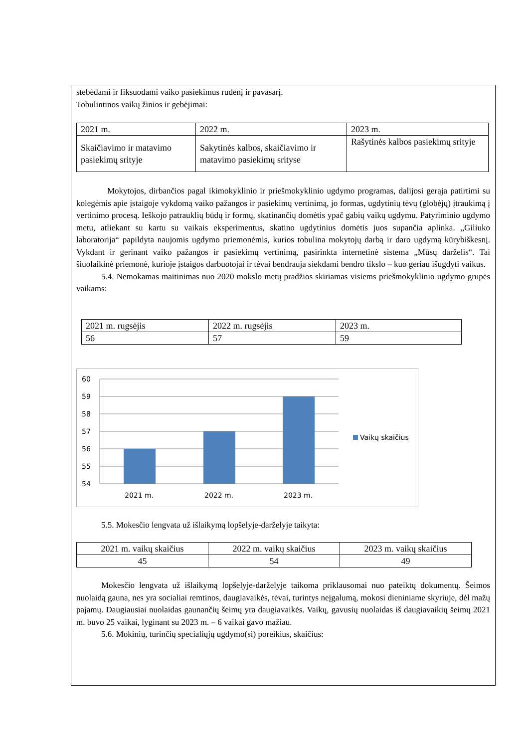stebėdami ir fiksuodami vaiko pasiekimus rudenį ir pavasarį.
Tobulintinos vaikų žinios ir gebėjimai:
| 2021 m. | 2022 m. | 2023 m. |
| Skaičiavimo ir matavimo pasiekimų srityje | Sakytinės kalbos, skaičiavimo ir matavimo pasiekimų srityse | Rašytinės kalbos pasiekimų srityje |
Mokytojos, dirbančios pagal ikimokyklinio ir priešmokyklinio ugdymo programas, dalijosi gerąja patirtimi su kolegėmis apie įstaigoje vykdomą vaiko pažangos ir pasiekimų vertinimą, jo formas, ugdytinių tėvų (globėjų) įtraukimą į vertinimo procesą. Ieškojo patrauklių būdų ir formų, skatinančių domėtis ypač gabių vaikų ugdymu. Patyriminio ugdymo metu, atliekant su kartu su vaikais eksperimentus, skatino ugdytinius domėtis juos supančia aplinka. „Giliuko laboratorija“ papildyta naujomis ugdymo priemonėmis, kurios tobulina mokytojų darbą ir daro ugdymą kūrybiškesnį. Vykdant ir gerinant vaiko pažangos ir pasiekimų vertinimą, pasirinkta internetinė sistema „Mūsų darželis“. Tai šiuolaikinė priemonė, kurioje įstaigos darbuotojai ir tėvai bendrauja siekdami bendro tikslo – kuo geriau išugdyti vaikus.
5.4. Nemokamas maitinimas nuo 2020 mokslo metų pradžios skiriamas visiems priešmokyklinio ugdymo grupės vaikams:
| 2021 m. rugsėjis | 2022 m. rugsėjis | 2023 m. |
| 56 | 57 | 59 |
60
59
58
57
56
55
54
2021 m.
2022 m.
2023 m.
Vaikų skaičius
5.5. Mokesčio lengvata už išlaikymą lopšelyje-darželyje taikyta:
| 2021 m. vaikų skaičius | 2022 m. vaikų skaičius | 2023 m. vaikų skaičius |
| 45 | 54 | 49 |
Mokesčio lengvata už išlaikymą lopšelyje-darželyje taikoma priklausomai nuo pateiktų dokumentų. Šeimos nuolaidą gauna, nes yra socialiai remtinos, daugiavaikės, tėvai, turintys neįgalumą, mokosi dieniniame skyriuje, dėl mažų pajamų. Daugiausiai nuolaidas gaunančių šeimų yra daugiavaikės. Vaikų, gavusių nuolaidas iš daugiavaikių šeimų 2021 m. buvo 25 vaikai, lyginant su 2023 m. – 6 vaikai gavo mažiau.
5.6. Mokinių, turinčių specialiųjų ugdymo(si) poreikius, skaičius: